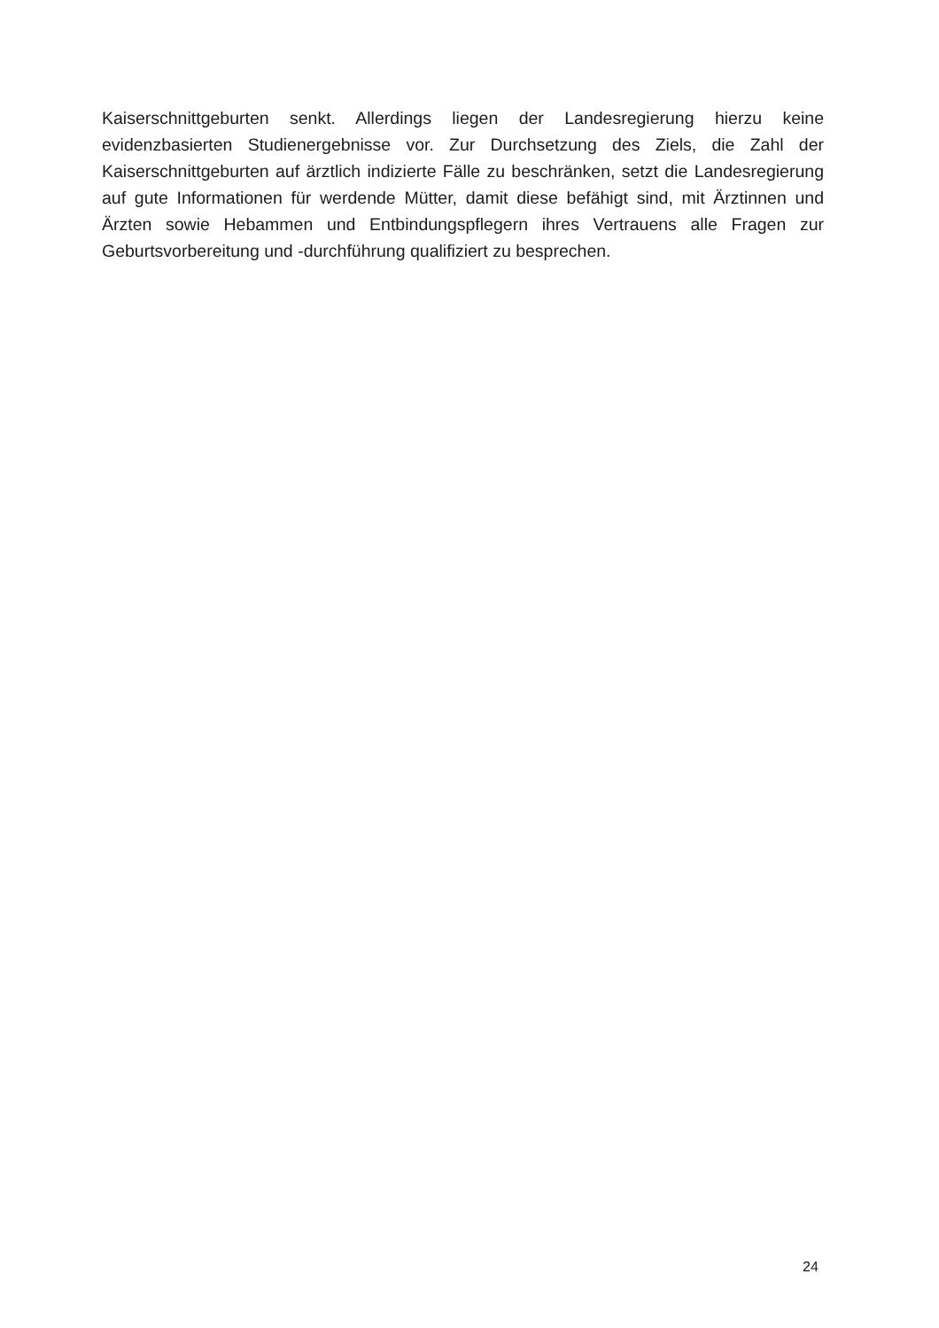Kaiserschnittgeburten senkt. Allerdings liegen der Landesregierung hierzu keine evidenzbasierten Studienergebnisse vor. Zur Durchsetzung des Ziels, die Zahl der Kaiserschnittgeburten auf ärztlich indizierte Fälle zu beschränken, setzt die Landesregierung auf gute Informationen für werdende Mütter, damit diese befähigt sind, mit Ärztinnen und Ärzten sowie Hebammen und Entbindungspflegern ihres Vertrauens alle Fragen zur Geburtsvorbereitung und -durchführung qualifiziert zu besprechen.
24